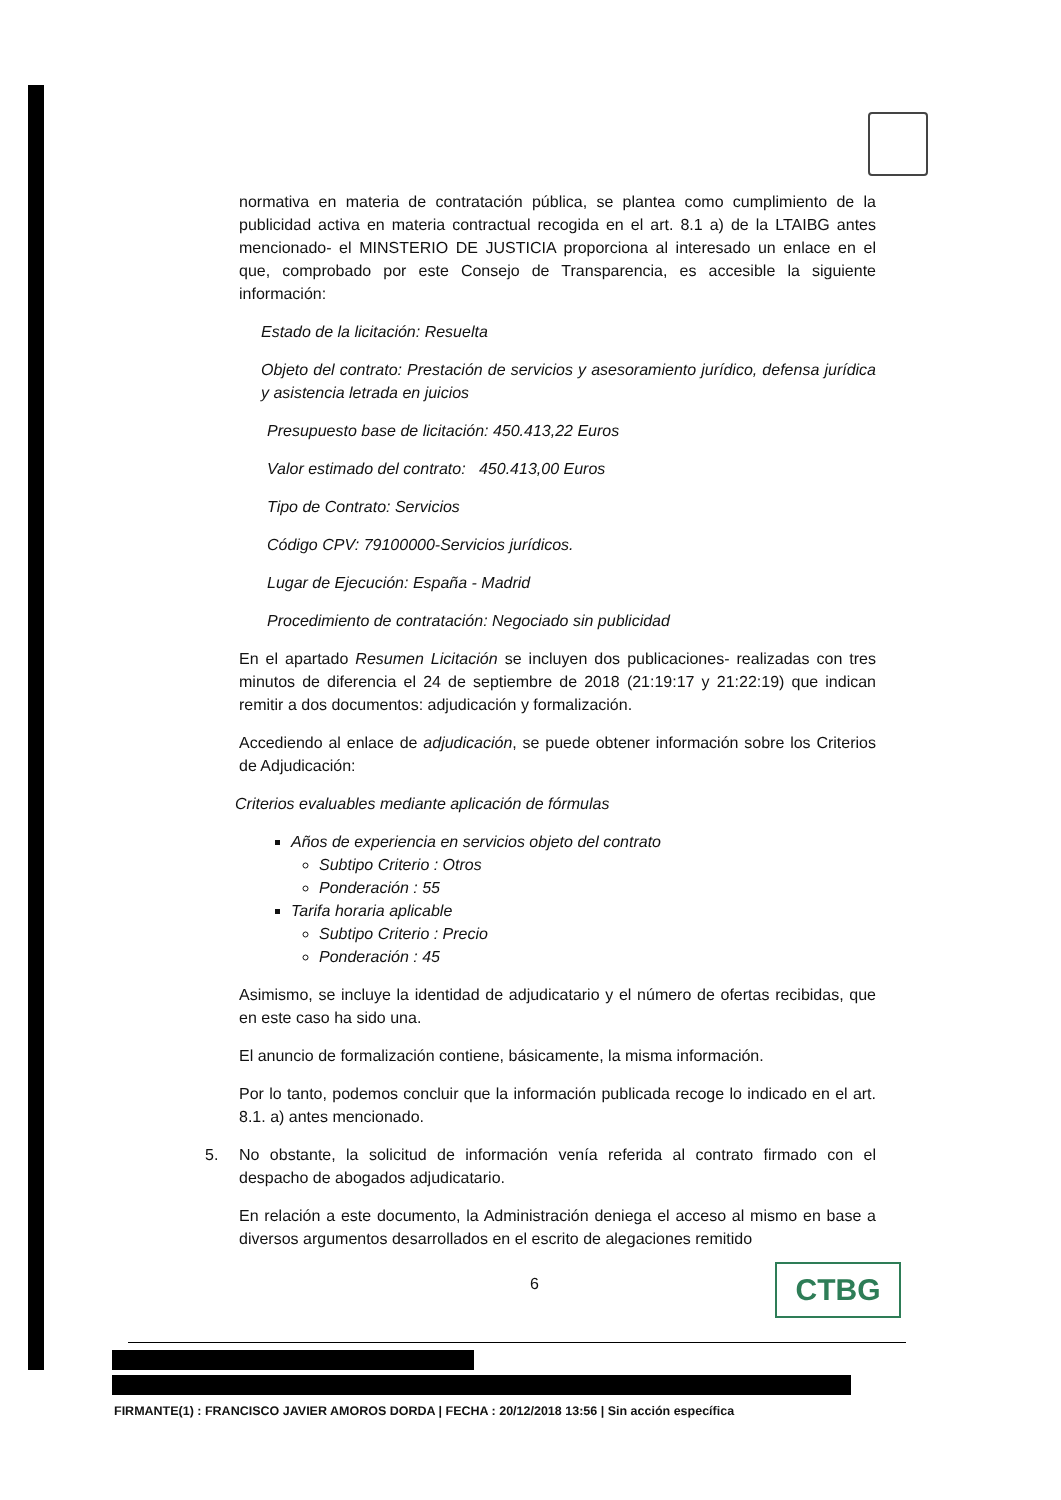normativa en materia de contratación pública, se plantea como cumplimiento de la publicidad activa en materia contractual recogida en el art. 8.1 a) de la LTAIBG antes mencionado- el MINSTERIO DE JUSTICIA proporciona al interesado un enlace en el que, comprobado por este Consejo de Transparencia, es accesible la siguiente información:
Estado de la licitación: Resuelta
Objeto del contrato: Prestación de servicios y asesoramiento jurídico, defensa jurídica y asistencia letrada en juicios
Presupuesto base de licitación: 450.413,22 Euros
Valor estimado del contrato: 450.413,00 Euros
Tipo de Contrato: Servicios
Código CPV: 79100000-Servicios jurídicos.
Lugar de Ejecución: España - Madrid
Procedimiento de contratación: Negociado sin publicidad
En el apartado Resumen Licitación se incluyen dos publicaciones- realizadas con tres minutos de diferencia el 24 de septiembre de 2018 (21:19:17 y 21:22:19) que indican remitir a dos documentos: adjudicación y formalización.
Accediendo al enlace de adjudicación, se puede obtener información sobre los Criterios de Adjudicación:
Criterios evaluables mediante aplicación de fórmulas
Años de experiencia en servicios objeto del contrato
Subtipo Criterio : Otros
Ponderación : 55
Tarifa horaria aplicable
Subtipo Criterio : Precio
Ponderación : 45
Asimismo, se incluye la identidad de adjudicatario y el número de ofertas recibidas, que en este caso ha sido una.
El anuncio de formalización contiene, básicamente, la misma información.
Por lo tanto, podemos concluir que la información publicada recoge lo indicado en el art. 8.1. a) antes mencionado.
5. No obstante, la solicitud de información venía referida al contrato firmado con el despacho de abogados adjudicatario.
En relación a este documento, la Administración deniega el acceso al mismo en base a diversos argumentos desarrollados en el escrito de alegaciones remitido
6 CTBG
FIRMANTE(1) : FRANCISCO JAVIER AMOROS DORDA | FECHA : 20/12/2018 13:56 | Sin acción específica